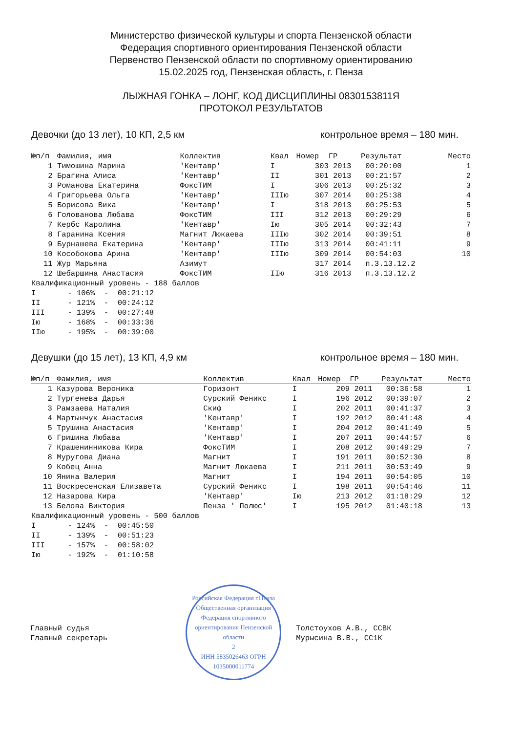Министерство физической культуры и спорта Пензенской области
Федерация спортивного ориентирования Пензенской области
Первенство Пензенской области по спортивному ориентированию
15.02.2025 год, Пензенская область, г. Пенза
ЛЫЖНАЯ ГОНКА – ЛОНГ, КОД ДИСЦИПЛИНЫ 0830153811Я
ПРОТОКОЛ РЕЗУЛЬТАТОВ
Девочки (до 13 лет), 10 КП, 2,5 км контрольное время – 180 мин.
| №п/п | Фамилия, имя | Коллектив | Квал | Номер | ГР | Результат | Место |
| --- | --- | --- | --- | --- | --- | --- | --- |
| 1 | Тимошина Марина | 'Кентавр' | I | 303 | 2013 | 00:20:00 | 1 |
| 2 | Брагина Алиса | 'Кентавр' | II | 301 | 2013 | 00:21:57 | 2 |
| 3 | Романова Екатерина | ФоксТИМ | I | 306 | 2013 | 00:25:32 | 3 |
| 4 | Григорьева Ольга | 'Кентавр' | IIIю | 307 | 2014 | 00:25:38 | 4 |
| 5 | Борисова Вика | 'Кентавр' | I | 318 | 2013 | 00:25:53 | 5 |
| 6 | Голованова Любава | ФоксТИМ | III | 312 | 2013 | 00:29:29 | 6 |
| 7 | Кербс Каролина | 'Кентавр' | Iю | 305 | 2014 | 00:32:43 | 7 |
| 8 | Гаранина Ксения | Магнит Люкаева | IIIю | 302 | 2014 | 00:39:51 | 8 |
| 9 | Бурнашева Екатерина | 'Кентавр' | IIIю | 313 | 2014 | 00:41:11 | 9 |
| 10 | Кособокова Арина | 'Кентавр' | IIIю | 309 | 2014 | 00:54:03 | 10 |
| 11 | Жур Марьяна | Азимут | | 317 | 2014 | п.3.13.12.2 | |
| 12 | Шебаршина Анастасия | ФоксТИМ | IIю | 316 | 2013 | п.3.13.12.2 | |
Квалификационный уровень - 188 баллов I - 106% - 00:21:12 II - 121% - 00:24:12 III - 139% - 00:27:48 Iю - 168% - 00:33:36 IIю - 195% - 00:39:00
Девушки (до 15 лет), 13 КП, 4,9 км контрольное время – 180 мин.
| №п/п | Фамилия, имя | Коллектив | Квал | Номер | ГР | Результат | Место |
| --- | --- | --- | --- | --- | --- | --- | --- |
| 1 | Казурова Вероника | Горизонт | I | 209 | 2011 | 00:36:58 | 1 |
| 2 | Тургенева Дарья | Сурский Феникс | I | 196 | 2012 | 00:39:07 | 2 |
| 3 | Рамзаева Наталия | Скиф | I | 202 | 2011 | 00:41:37 | 3 |
| 4 | Мартынчук Анастасия | 'Кентавр' | I | 192 | 2012 | 00:41:48 | 4 |
| 5 | Трушина Анастасия | 'Кентавр' | I | 204 | 2012 | 00:41:49 | 5 |
| 6 | Гришина Любава | 'Кентавр' | I | 207 | 2011 | 00:44:57 | 6 |
| 7 | Крашенинникова Кира | ФоксТИМ | I | 208 | 2012 | 00:49:29 | 7 |
| 8 | Муругова Диана | Магнит | I | 191 | 2011 | 00:52:30 | 8 |
| 9 | Кобец Анна | Магнит Люкаева | I | 211 | 2011 | 00:53:49 | 9 |
| 10 | Янина Валерия | Магнит | I | 194 | 2011 | 00:54:05 | 10 |
| 11 | Воскресенская Елизавета | Сурский Феникс | I | 198 | 2011 | 00:54:46 | 11 |
| 12 | Назарова Кира | 'Кентавр' | Iю | 213 | 2012 | 01:18:29 | 12 |
| 13 | Белова Виктория | Пенза ' Полюс' | I | 195 | 2012 | 01:40:18 | 13 |
Квалификационный уровень - 500 баллов I - 124% - 00:45:50 II - 139% - 00:51:23 III - 157% - 00:58:02 Iю - 192% - 01:10:58
Главный судья
Главный секретарь
Российская Федерация г.Пенза
Общественная организация Федерация спортивного ориентирования Пензенской области
2
ИНН 5835026463 ОГРН 1035000011774
Толстоухов А.В., ССВК
Мурысина В.В., СС1К